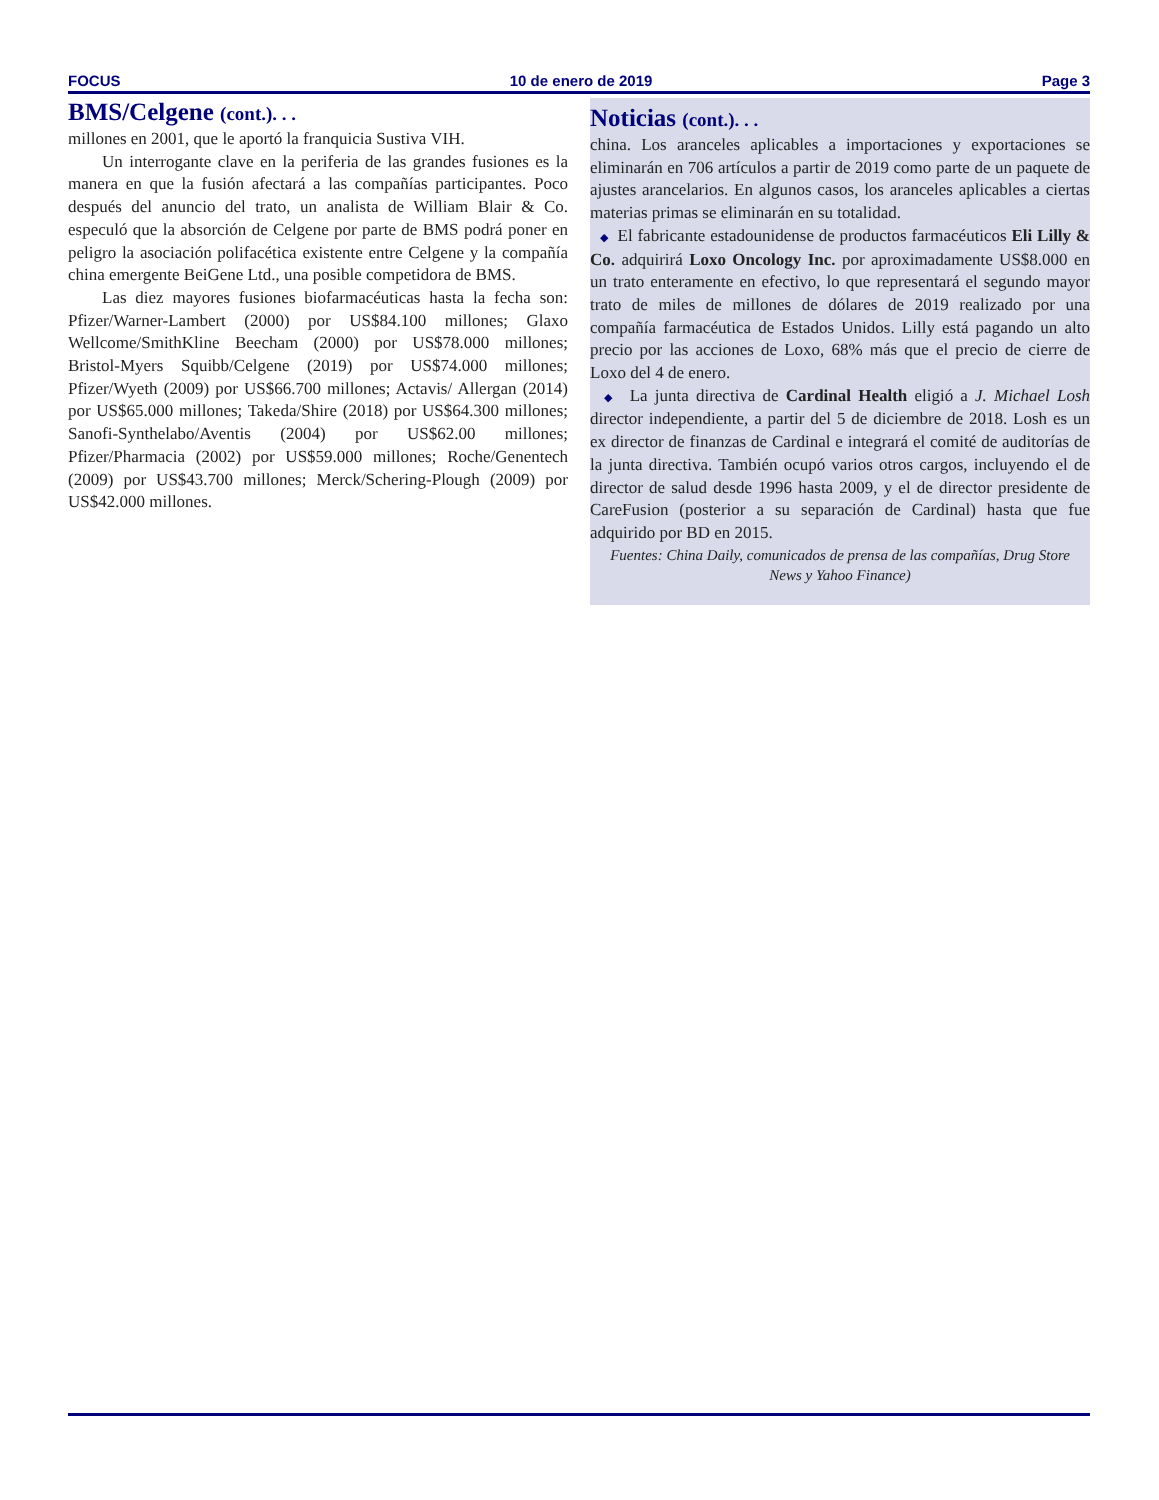FOCUS 10 de enero de 2019 Page 3
BMS/Celgene (cont.). . .
millones en 2001, que le aportó la franquicia Sustiva VIH.
Un interrogante clave en la periferia de las grandes fusiones es la manera en que la fusión afectará a las compañías participantes. Poco después del anuncio del trato, un analista de William Blair & Co. especuló que la absorción de Celgene por parte de BMS podrá poner en peligro la asociación polifacética existente entre Celgene y la compañía china emergente BeiGene Ltd., una posible competidora de BMS.
Las diez mayores fusiones biofarmacéuticas hasta la fecha son: Pfizer/Warner-Lambert (2000) por US$84.100 millones; Glaxo Wellcome/SmithKline Beecham (2000) por US$78.000 millones; Bristol-Myers Squibb/Celgene (2019) por US$74.000 millones; Pfizer/Wyeth (2009) por US$66.700 millones; Actavis/ Allergan (2014) por US$65.000 millones; Takeda/Shire (2018) por US$64.300 millones; Sanofi-Synthelabo/Aventis (2004) por US$62.00 millones; Pfizer/Pharmacia (2002) por US$59.000 millones; Roche/Genentech (2009) por US$43.700 millones; Merck/Schering-Plough (2009) por US$42.000 millones.
Noticias (cont.). . .
china. Los aranceles aplicables a importaciones y exportaciones se eliminarán en 706 artículos a partir de 2019 como parte de un paquete de ajustes arancelarios. En algunos casos, los aranceles aplicables a ciertas materias primas se eliminarán en su totalidad.
◆ El fabricante estadounidense de productos farmacéuticos Eli Lilly & Co. adquirirá Loxo Oncology Inc. por aproximadamente US$8.000 en un trato enteramente en efectivo, lo que representará el segundo mayor trato de miles de millones de dólares de 2019 realizado por una compañía farmacéutica de Estados Unidos. Lilly está pagando un alto precio por las acciones de Loxo, 68% más que el precio de cierre de Loxo del 4 de enero.
◆ La junta directiva de Cardinal Health eligió a J. Michael Losh director independiente, a partir del 5 de diciembre de 2018. Losh es un ex director de finanzas de Cardinal e integrará el comité de auditorías de la junta directiva. También ocupó varios otros cargos, incluyendo el de director de salud desde 1996 hasta 2009, y el de director presidente de CareFusion (posterior a su separación de Cardinal) hasta que fue adquirido por BD en 2015.
Fuentes: China Daily, comunicados de prensa de las compañías, Drug Store News y Yahoo Finance)